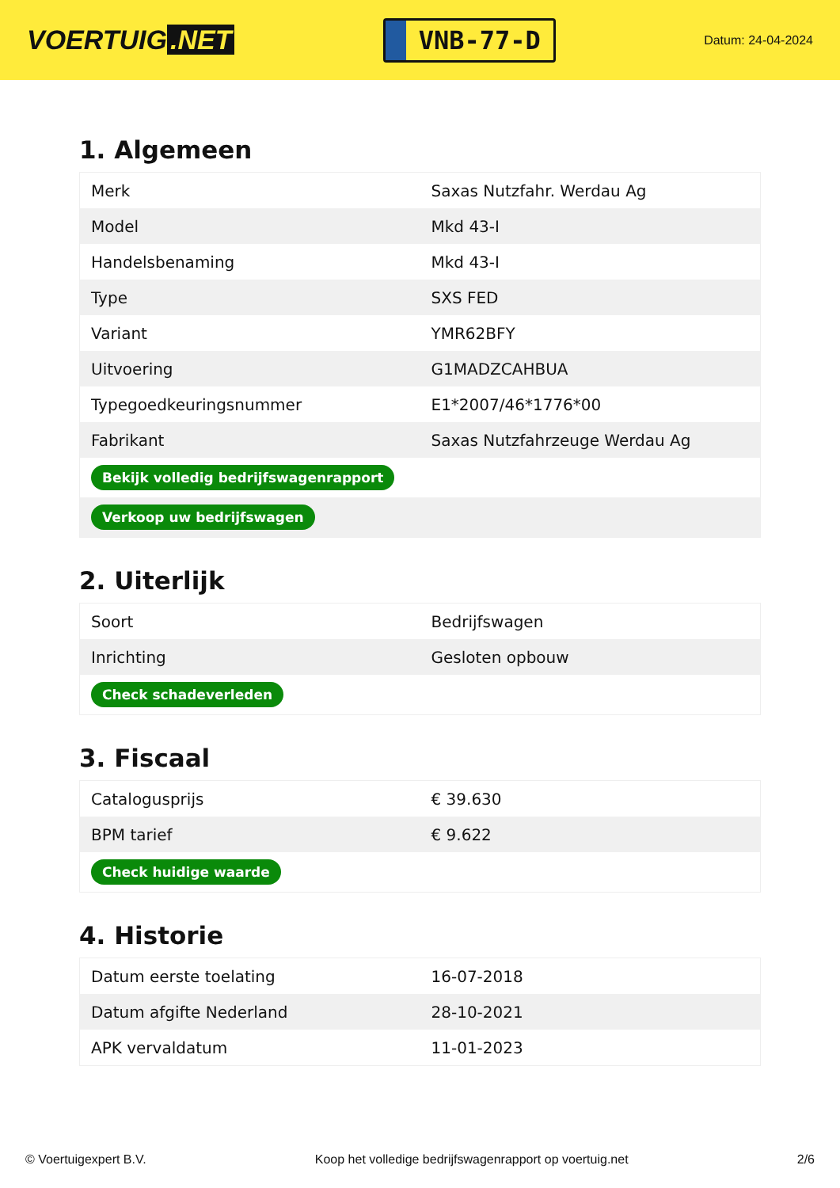VOERTUIG.NET
VNB-77-D
Datum: 24-04-2024
1. Algemeen
| Merk | Saxas Nutzfahr. Werdau Ag |
| Model | Mkd 43-I |
| Handelsbenaming | Mkd 43-I |
| Type | SXS FED |
| Variant | YMR62BFY |
| Uitvoering | G1MADZCAHBUA |
| Typegoedkeuringsnummer | E1*2007/46*1776*00 |
| Fabrikant | Saxas Nutzfahrzeuge Werdau Ag |
| Bekijk volledig bedrijfswagenrapport | |
| Verkoop uw bedrijfswagen | |
2. Uiterlijk
| Soort | Bedrijfswagen |
| Inrichting | Gesloten opbouw |
| Check schadeverleden | |
3. Fiscaal
| Catalogusprijs | € 39.630 |
| BPM tarief | € 9.622 |
| Check huidige waarde | |
4. Historie
| Datum eerste toelating | 16-07-2018 |
| Datum afgifte Nederland | 28-10-2021 |
| APK vervaldatum | 11-01-2023 |
© Voertuigexpert B.V. Koop het volledige bedrijfswagenrapport op voertuig.net 2/6